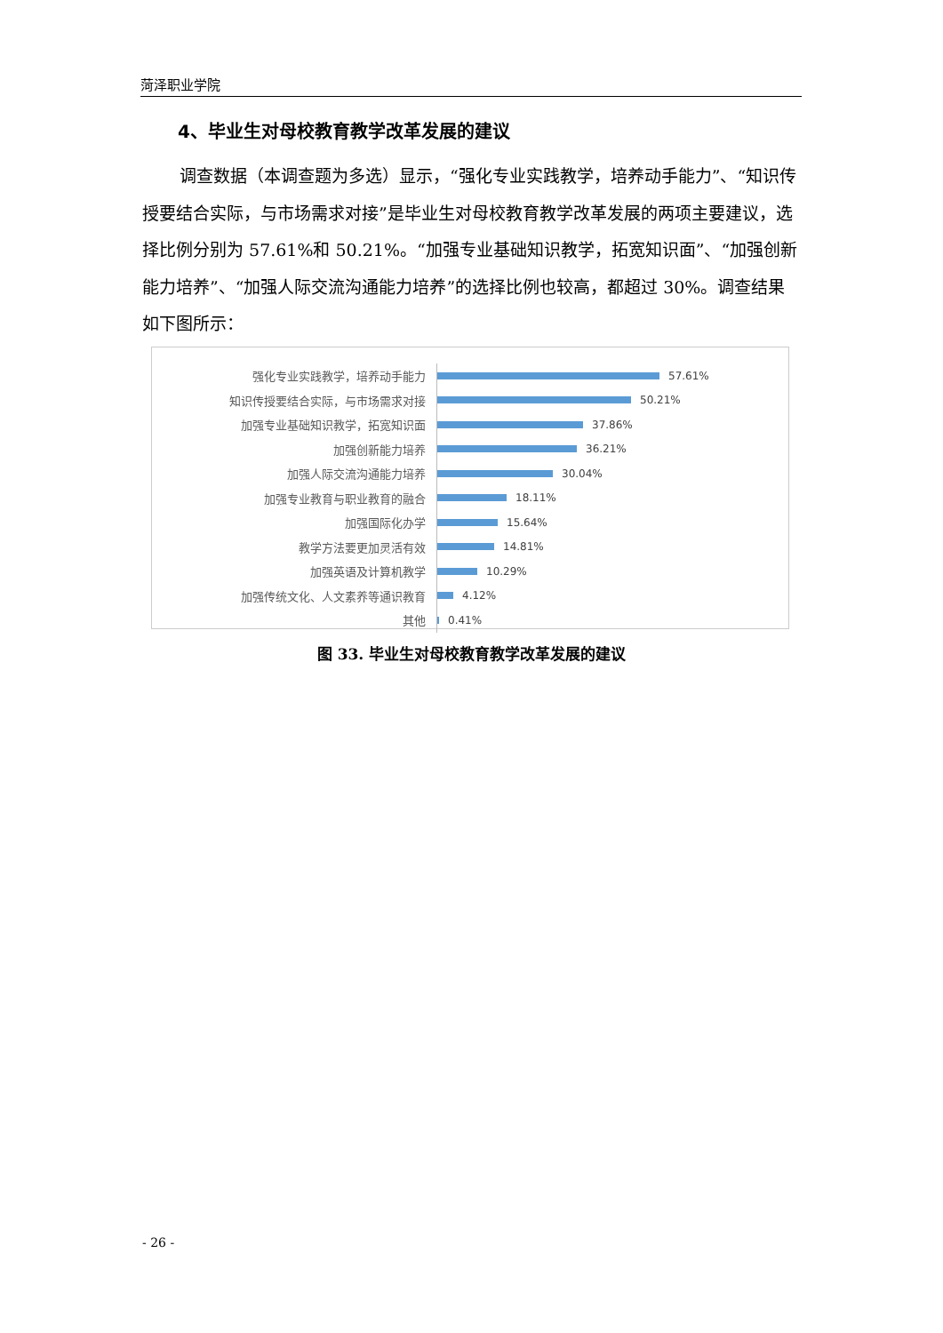菏泽职业学院
4、毕业生对母校教育教学改革发展的建议
调查数据（本调查题为多选）显示，“强化专业实践教学，培养动手能力”、“知识传授要结合实际，与市场需求对接”是毕业生对母校教育教学改革发展的两项主要建议，选择比例分别为 57.61%和 50.21%。“加强专业基础知识教学，拓宽知识面”、“加强创新能力培养”、“加强人际交流沟通能力培养”的选择比例也较高，都超过 30%。调查结果如下图所示：
强化专业实践教学，培养动手能力
57.61%
知识传授要结合实际，与市场需求对接
50.21%
加强专业基础知识教学，拓宽知识面
37.86%
加强创新能力培养
36.21%
加强人际交流沟通能力培养
30.04%
加强专业教育与职业教育的融合
18.11%
加强国际化办学
15.64%
教学方法要更加灵活有效
14.81%
加强英语及计算机教学
10.29%
加强传统文化、人文素养等通识教育
4.12%
其他
0.41%
图 33. 毕业生对母校教育教学改革发展的建议
- 26 -